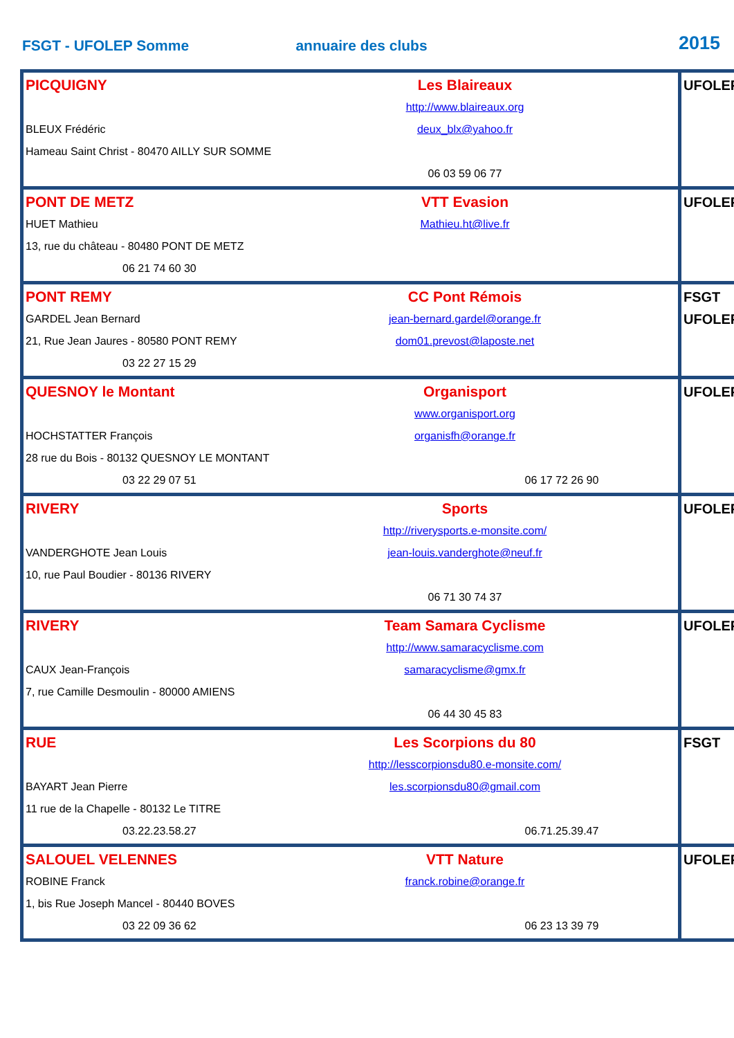FSGT - UFOLEP Somme
annuaire des clubs
2015
| PICQUIGNY Les Blaireaux BLEUX Frédéric http://www.blaireaux.org deux_blx@yahoo.fr Hameau Saint Christ - 80470 AILLY SUR SOMME 06 03 59 06 77 | UFOLEP |
| PONT DE METZ VTT Evasion HUET Mathieu Mathieu.ht@live.fr 13, rue du château - 80480 PONT DE METZ 06 21 74 60 30 | UFOLEP |
| PONT REMY CC Pont Rémois GARDEL Jean Bernard jean-bernard.gardel@orange.fr 21, Rue Jean Jaures - 80580 PONT REMY dom01.prevost@laposte.net 03 22 27 15 29 | FSGT UFOLEP |
| QUESNOY le Montant Organisport www.organisport.org HOCHSTATTER François organisfh@orange.fr 28 rue du Bois - 80132 QUESNOY LE MONTANT 03 22 29 07 51 06 17 72 26 90 | UFOLEP |
| RIVERY Sports http://riverysports.e-monsite.com/ VANDERGHOTE Jean Louis jean-louis.vanderghote@neuf.fr 10, rue Paul Boudier - 80136 RIVERY 06 71 30 74 37 | UFOLEP |
| RIVERY Team Samara Cyclisme http://www.samaracyclisme.com CAUX Jean-François samaracyclisme@gmx.fr 7, rue Camille Desmoulin - 80000 AMIENS 06 44 30 45 83 | UFOLEP |
| RUE Les Scorpions du 80 http://lesscorpionsdu80.e-monsite.com/ BAYART Jean Pierre les.scorpionsdu80@gmail.com 11 rue de la Chapelle - 80132 Le TITRE 03.22.23.58.27 06.71.25.39.47 | FSGT |
| SALOUEL VELENNES VTT Nature ROBINE Franck franck.robine@orange.fr 1, bis Rue Joseph Mancel - 80440 BOVES 03 22 09 36 62 06 23 13 39 79 | UFOLEP |